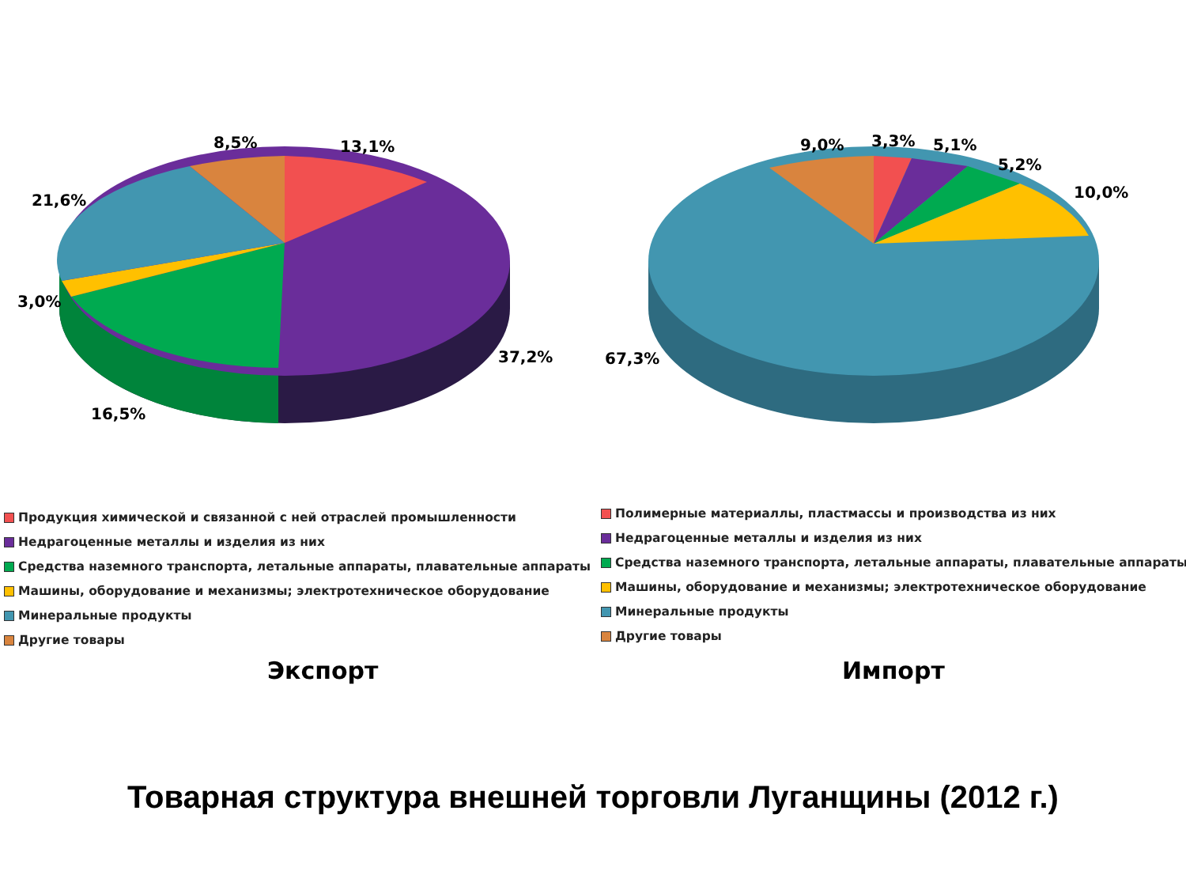8,5%
13,1%
21,6%
3,0%
37,2%
16,5%
9,0%
3,3%
5,1%
5,2%
10,0%
67,3%
Продукция химической и связанной с ней отраслей промышленности
Недрагоценные металлы и изделия из них
Средства наземного транспорта, летальные аппараты, плавательные аппараты
Машины, оборудование и механизмы; электротехническое оборудование
Минеральные продукты
Другие товары
Полимерные материаллы, пластмассы и производства из них
Недрагоценные металлы и изделия из них
Средства наземного транспорта, летальные аппараты, плавательные аппараты
Машины, оборудование и механизмы; электротехническое оборудование
Минеральные продукты
Другие товары
Экспорт Импорт
Товарная структура внешней торговли Луганщины (2012 г.)